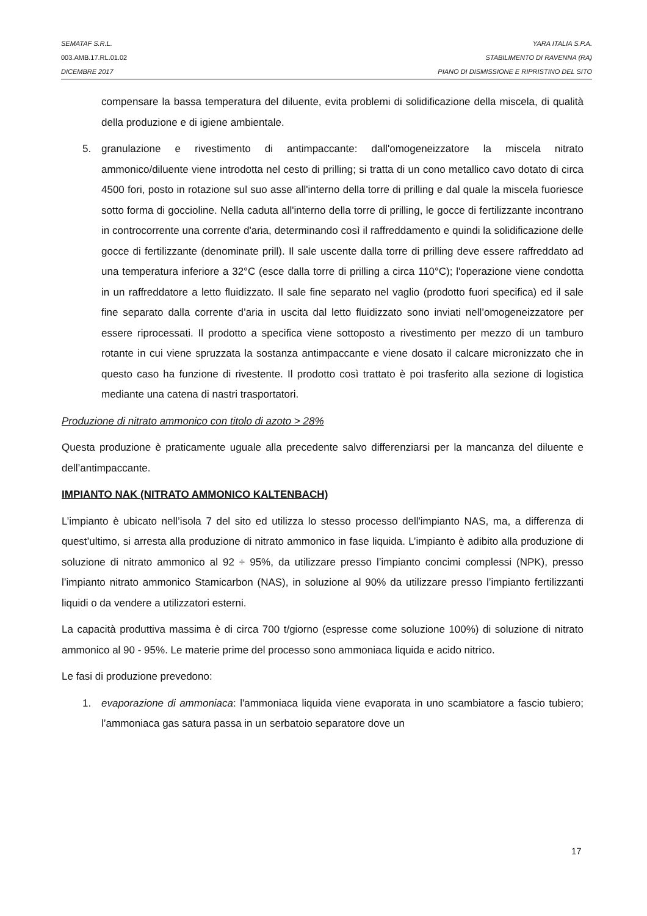SEMATAF S.R.L. YARA ITALIA S.P.A.
003.AMB.17.RL.01.02 STABILIMENTO DI RAVENNA (RA)
DICEMBRE 2017 PIANO DI DISMISSIONE E RIPRISTINO DEL SITO
compensare la bassa temperatura del diluente, evita problemi di solidificazione della miscela, di qualità della produzione e di igiene ambientale.
5. granulazione e rivestimento di antimpaccante: dall'omogeneizzatore la miscela nitrato ammonico/diluente viene introdotta nel cesto di prilling; si tratta di un cono metallico cavo dotato di circa 4500 fori, posto in rotazione sul suo asse all'interno della torre di prilling e dal quale la miscela fuoriesce sotto forma di goccioline. Nella caduta all'interno della torre di prilling, le gocce di fertilizzante incontrano in controcorrente una corrente d'aria, determinando così il raffreddamento e quindi la solidificazione delle gocce di fertilizzante (denominate prill). Il sale uscente dalla torre di prilling deve essere raffreddato ad una temperatura inferiore a 32°C (esce dalla torre di prilling a circa 110°C); l'operazione viene condotta in un raffreddatore a letto fluidizzato. Il sale fine separato nel vaglio (prodotto fuori specifica) ed il sale fine separato dalla corrente d’aria in uscita dal letto fluidizzato sono inviati nell’omogeneizzatore per essere riprocessati. Il prodotto a specifica viene sottoposto a rivestimento per mezzo di un tamburo rotante in cui viene spruzzata la sostanza antimpaccante e viene dosato il calcare micronizzato che in questo caso ha funzione di rivestente. Il prodotto così trattato è poi trasferito alla sezione di logistica mediante una catena di nastri trasportatori.
Produzione di nitrato ammonico con titolo di azoto > 28%
Questa produzione è praticamente uguale alla precedente salvo differenziarsi per la mancanza del diluente e dell’antimpaccante.
IMPIANTO NAK (NITRATO AMMONICO KALTENBACH)
L’impianto è ubicato nell’isola 7 del sito ed utilizza lo stesso processo dell'impianto NAS, ma, a differenza di quest’ultimo, si arresta alla produzione di nitrato ammonico in fase liquida. L’impianto è adibito alla produzione di soluzione di nitrato ammonico al 92 ÷ 95%, da utilizzare presso l’impianto concimi complessi (NPK), presso l’impianto nitrato ammonico Stamicarbon (NAS), in soluzione al 90% da utilizzare presso l’impianto fertilizzanti liquidi o da vendere a utilizzatori esterni.
La capacità produttiva massima è di circa 700 t/giorno (espresse come soluzione 100%) di soluzione di nitrato ammonico al 90 - 95%. Le materie prime del processo sono ammoniaca liquida e acido nitrico.
Le fasi di produzione prevedono:
1. evaporazione di ammoniaca: l'ammoniaca liquida viene evaporata in uno scambiatore a fascio tubiero; l’ammoniaca gas satura passa in un serbatoio separatore dove un
17